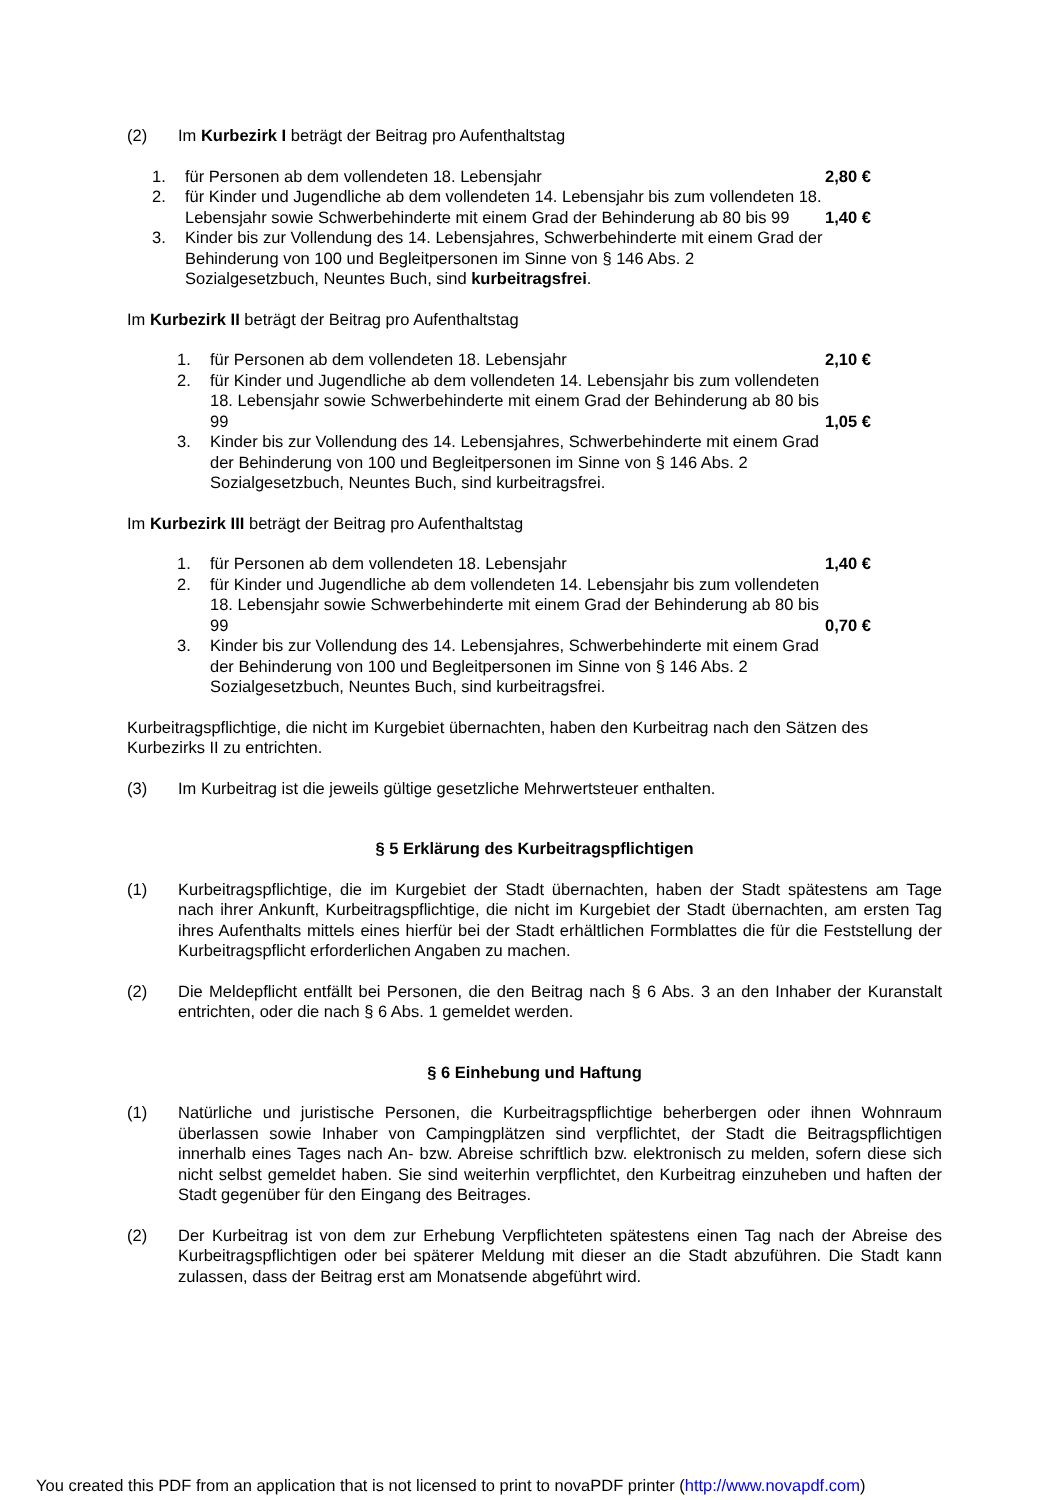(2) Im Kurbezirk I beträgt der Beitrag pro Aufenthaltstag
1. für Personen ab dem vollendeten 18. Lebensjahr 2,80 €
2. für Kinder und Jugendliche ab dem vollendeten 14. Lebensjahr bis zum vollendeten 18. Lebensjahr sowie Schwerbehinderte mit einem Grad der Behinderung ab 80 bis 99
1,40 €
3. Kinder bis zur Vollendung des 14. Lebensjahres, Schwerbehinderte mit einem Grad der Behinderung von 100 und Begleitpersonen im Sinne von § 146 Abs. 2 Sozialgesetzbuch, Neuntes Buch, sind kurbeitragsfrei.
Im Kurbezirk II beträgt der Beitrag pro Aufenthaltstag
1. für Personen ab dem vollendeten 18. Lebensjahr 2,10 €
2. für Kinder und Jugendliche ab dem vollendeten 14. Lebensjahr bis zum vollendeten 18. Lebensjahr sowie Schwerbehinderte mit einem Grad der Behinderung ab 80 bis 99
1,05 €
3. Kinder bis zur Vollendung des 14. Lebensjahres, Schwerbehinderte mit einem Grad der Behinderung von 100 und Begleitpersonen im Sinne von § 146 Abs. 2 Sozialgesetzbuch, Neuntes Buch, sind kurbeitragsfrei.
Im Kurbezirk III beträgt der Beitrag pro Aufenthaltstag
1. für Personen ab dem vollendeten 18. Lebensjahr 1,40 €
2. für Kinder und Jugendliche ab dem vollendeten 14. Lebensjahr bis zum vollendeten 18. Lebensjahr sowie Schwerbehinderte mit einem Grad der Behinderung ab 80 bis 99
0,70 €
3. Kinder bis zur Vollendung des 14. Lebensjahres, Schwerbehinderte mit einem Grad der Behinderung von 100 und Begleitpersonen im Sinne von § 146 Abs. 2 Sozialgesetzbuch, Neuntes Buch, sind kurbeitragsfrei.
Kurbeitragspflichtige, die nicht im Kurgebiet übernachten, haben den Kurbeitrag nach den Sätzen des Kurbezirks II zu entrichten.
(3) Im Kurbeitrag ist die jeweils gültige gesetzliche Mehrwertsteuer enthalten.
§ 5 Erklärung des Kurbeitragspflichtigen
(1) Kurbeitragspflichtige, die im Kurgebiet der Stadt übernachten, haben der Stadt spätestens am Tage nach ihrer Ankunft, Kurbeitragspflichtige, die nicht im Kurgebiet der Stadt übernachten, am ersten Tag ihres Aufenthalts mittels eines hierfür bei der Stadt erhältlichen Formblattes die für die Feststellung der Kurbeitragspflicht erforderlichen Angaben zu machen.
(2) Die Meldepflicht entfällt bei Personen, die den Beitrag nach § 6 Abs. 3 an den Inhaber der Kuranstalt entrichten, oder die nach § 6 Abs. 1 gemeldet werden.
§ 6 Einhebung und Haftung
(1) Natürliche und juristische Personen, die Kurbeitragspflichtige beherbergen oder ihnen Wohnraum überlassen sowie Inhaber von Campingplätzen sind verpflichtet, der Stadt die Beitragspflichtigen innerhalb eines Tages nach An- bzw. Abreise schriftlich bzw. elektronisch zu melden, sofern diese sich nicht selbst gemeldet haben. Sie sind weiterhin verpflichtet, den Kurbeitrag einzuheben und haften der Stadt gegenüber für den Eingang des Beitrages.
(2) Der Kurbeitrag ist von dem zur Erhebung Verpflichteten spätestens einen Tag nach der Abreise des Kurbeitragspflichtigen oder bei späterer Meldung mit dieser an die Stadt abzuführen. Die Stadt kann zulassen, dass der Beitrag erst am Monatsende abgeführt wird.
You created this PDF from an application that is not licensed to print to novaPDF printer (http://www.novapdf.com)